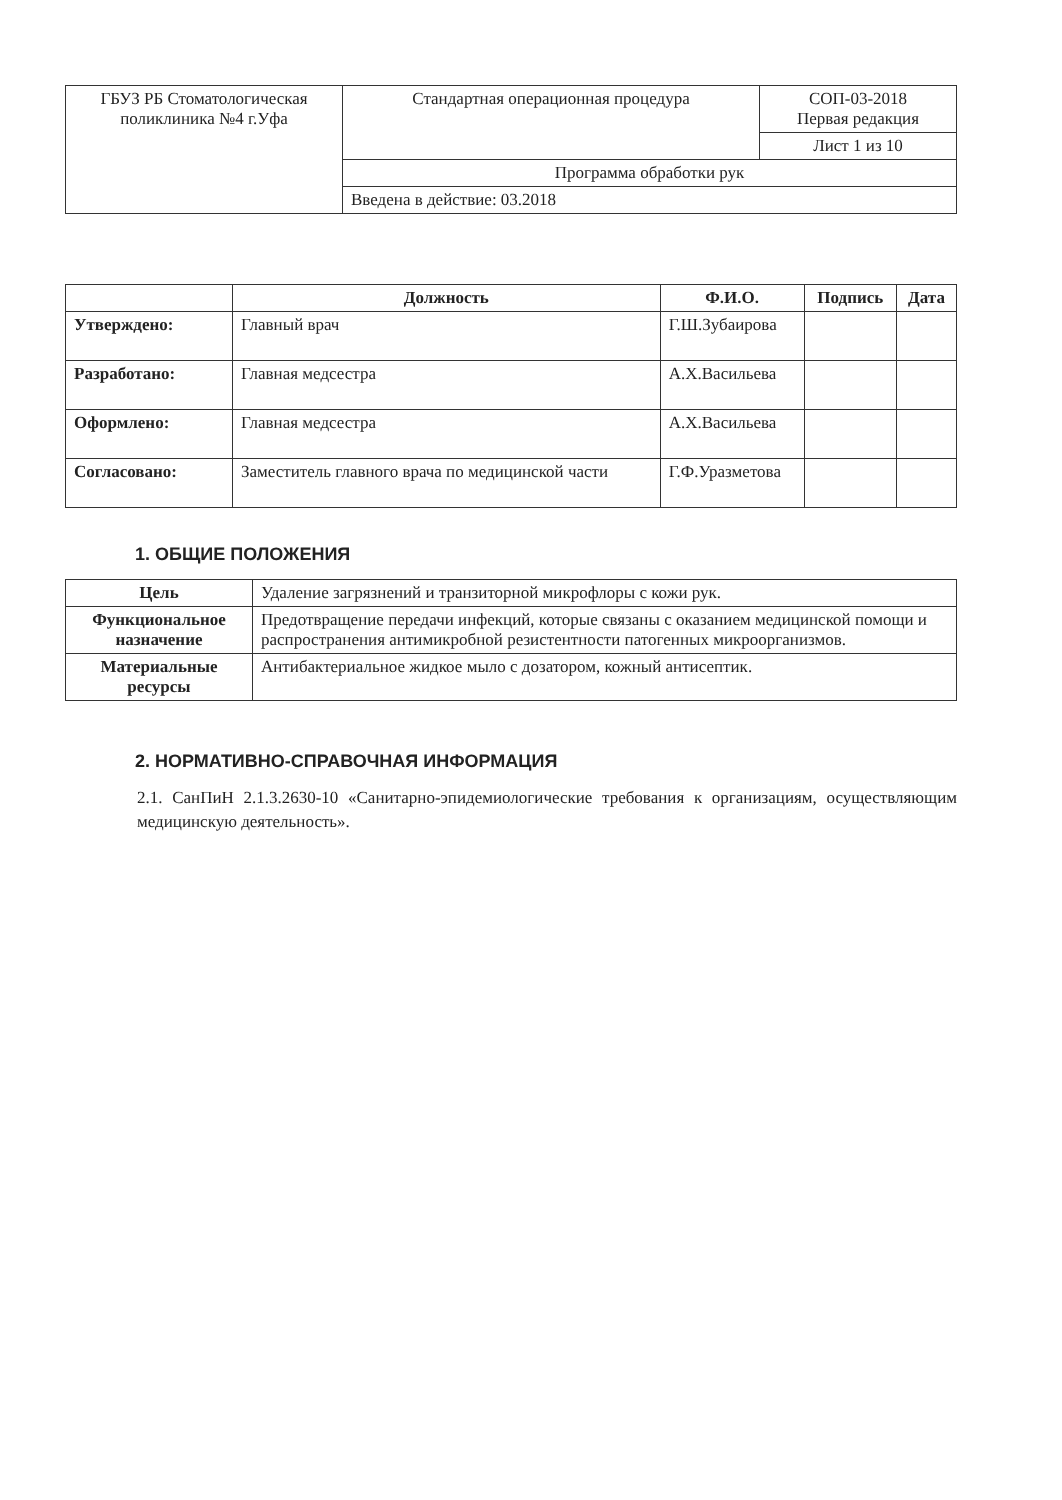| ГБУЗ РБ Стоматологическая поликлиника №4 г.Уфа | Стандартная операционная процедура | СОП-03-2018 Первая редакция |
| | | Лист 1 из 10 |
| | Программа обработки рук | |
| | Введена в действие: 03.2018 | |
| | Должность | Ф.И.О. | Подпись | Дата |
| --- | --- | --- | --- | --- |
| Утверждено: | Главный врач | Г.Ш.Зубаирова | | |
| Разработано: | Главная медсестра | А.Х.Васильева | | |
| Оформлено: | Главная медсестра | А.Х.Васильева | | |
| Согласовано: | Заместитель главного врача по медицинской части | Г.Ф.Уразметова | | |
1. ОБЩИЕ ПОЛОЖЕНИЯ
| Цель | Удаление загрязнений и транзиторной микрофлоры с кожи рук. |
| Функциональное назначение | Предотвращение передачи инфекций, которые связаны с оказанием медицинской помощи и распространения антимикробной резистентности патогенных микроорганизмов. |
| Материальные ресурсы | Антибактериальное жидкое мыло с дозатором, кожный антисептик. |
2. НОРМАТИВНО-СПРАВОЧНАЯ ИНФОРМАЦИЯ
2.1. СанПиН 2.1.3.2630-10 «Санитарно-эпидемиологические требования к организациям, осуществляющим медицинскую деятельность».